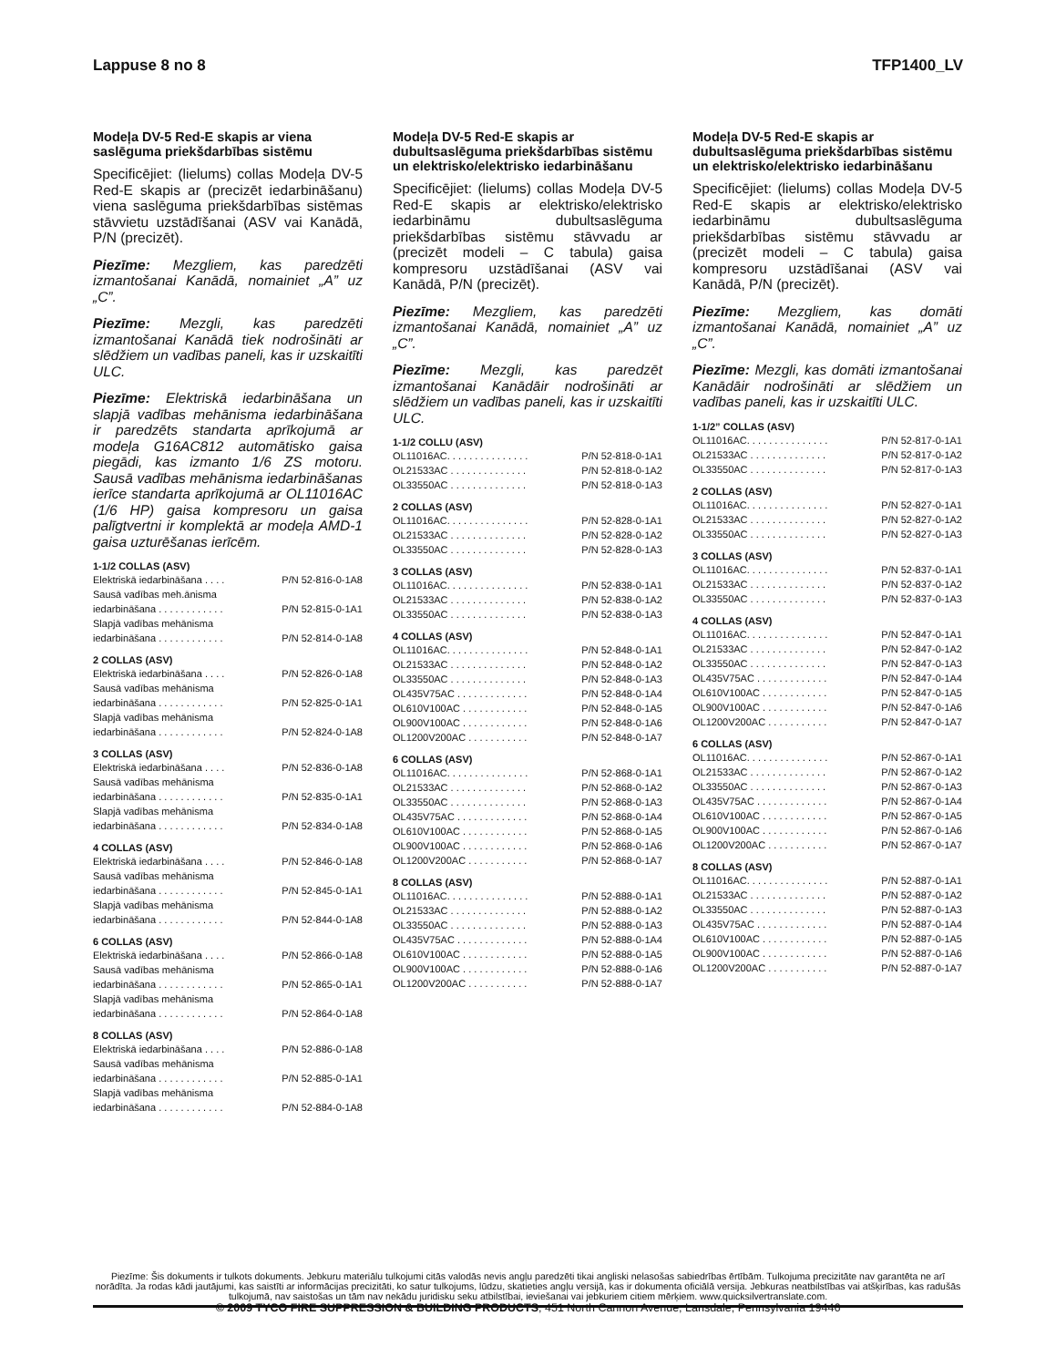Lappuse 8 no 8 TFP1400_LV
Modeļa DV-5 Red-E skapis ar viena saslēguma priekšdarbības sistēmu
Specificējiet: (lielums) collas Modeļa DV-5 Red-E skapis ar (precizēt iedarbināšanu) viena saslēguma priekšdarbības sistēmas stāvvietu uzstādīšanai (ASV vai Kanādā, P/N (precizēt).
Piezīme: Mezgliem, kas paredzēti izmantošanai Kanādā, nomainiet „A” uz „C”.
Piezīme: Mezgli, kas paredzēti izmantošanai Kanādā tiek nodrošināti ar slēdžiem un vadības paneli, kas ir uzskaitīti ULC.
Piezīme: Elektriskā iedarbināšana un slapjā vadības mehānisma iedarbināšana ir paredzēts standarta aprīkojumā ar modeļa G16AC812 automātisko gaisa piegādi, kas izmanto 1/6 ZS motoru. Sausā vadības mehānisma iedarbināšanas ierīce standarta aprīkojumā ar OL11016AC (1/6 HP) gaisa kompresoru un gaisa palīgtvertni ir komplektā ar modeļa AMD-1 gaisa uzturēšanas ierīcēm.
1-1/2 COLLAS (ASV)
| Elektriskā iedarbināšana . . . . | P/N 52-816-0-1A8 |
| Sausā vadības meh.ānisma | |
| iedarbināšana . . . . . . . . . . . . | P/N 52-815-0-1A1 |
| Slapjā vadības mehānisma | |
| iedarbināšana . . . . . . . . . . . . | P/N 52-814-0-1A8 |
2 COLLAS (ASV)
| Elektriskā iedarbināšana . . . . | P/N 52-826-0-1A8 |
| Sausā vadības mehānisma | |
| iedarbināšana . . . . . . . . . . . . | P/N 52-825-0-1A1 |
| Slapjā vadības mehānisma | |
| iedarbināšana . . . . . . . . . . . . | P/N 52-824-0-1A8 |
3 COLLAS (ASV)
| Elektriskā iedarbināšana . . . . | P/N 52-836-0-1A8 |
| Sausā vadības mehānisma | |
| iedarbināšana . . . . . . . . . . . . | P/N 52-835-0-1A1 |
| Slapjā vadības mehānisma | |
| iedarbināšana . . . . . . . . . . . . | P/N 52-834-0-1A8 |
4 COLLAS (ASV)
| Elektriskā iedarbināšana . . . . | P/N 52-846-0-1A8 |
| Sausā vadības mehānisma | |
| iedarbināšana . . . . . . . . . . . . | P/N 52-845-0-1A1 |
| Slapjā vadības mehānisma | |
| iedarbināšana . . . . . . . . . . . . | P/N 52-844-0-1A8 |
6 COLLAS (ASV)
| Elektriskā iedarbināšana . . . . | P/N 52-866-0-1A8 |
| Sausā vadības mehānisma | |
| iedarbināšana . . . . . . . . . . . . | P/N 52-865-0-1A1 |
| Slapjā vadības mehānisma | |
| iedarbināšana . . . . . . . . . . . . | P/N 52-864-0-1A8 |
8 COLLAS (ASV)
| Elektriskā iedarbināšana . . . . | P/N 52-886-0-1A8 |
| Sausā vadības mehānisma | |
| iedarbināšana . . . . . . . . . . . . | P/N 52-885-0-1A1 |
| Slapjā vadības mehānisma | |
| iedarbināšana . . . . . . . . . . . . | P/N 52-884-0-1A8 |
Modeļa DV-5 Red-E skapis ar dubultsaslēguma priekšdarbības sistēmu un elektrisko/elektrisko iedarbināšanu
Specificējiet: (lielums) collas Modeļa DV-5 Red-E skapis ar elektrisko/elektrisko iedarbināmu dubultsaslēguma priekšdarbības sistēmu stāvvadu ar (precizēt modeli – C tabula) gaisa kompresoru uzstādīšanai (ASV vai Kanādā, P/N (precizēt).
Piezīme: Mezgliem, kas paredzēti izmantošanai Kanādā, nomainiet „A” uz „C”.
Piezīme: Mezgli, kas paredzēt izmantošanai Kanādāir nodrošināti ar slēdžiem un vadības paneli, kas ir uzskaitīti ULC.
1-1/2 COLLU (ASV)
| OL11016AC. . . . . . . . . . . . . . . | P/N 52-818-0-1A1 |
| OL21533AC . . . . . . . . . . . . . . | P/N 52-818-0-1A2 |
| OL33550AC . . . . . . . . . . . . . . | P/N 52-818-0-1A3 |
2 COLLAS (ASV)
| OL11016AC. . . . . . . . . . . . . . . | P/N 52-828-0-1A1 |
| OL21533AC . . . . . . . . . . . . . . | P/N 52-828-0-1A2 |
| OL33550AC . . . . . . . . . . . . . . | P/N 52-828-0-1A3 |
3 COLLAS (ASV)
| OL11016AC. . . . . . . . . . . . . . . | P/N 52-838-0-1A1 |
| OL21533AC . . . . . . . . . . . . . . | P/N 52-838-0-1A2 |
| OL33550AC . . . . . . . . . . . . . . | P/N 52-838-0-1A3 |
4 COLLAS (ASV)
| OL11016AC. . . . . . . . . . . . . . . | P/N 52-848-0-1A1 |
| OL21533AC . . . . . . . . . . . . . . | P/N 52-848-0-1A2 |
| OL33550AC . . . . . . . . . . . . . . | P/N 52-848-0-1A3 |
| OL435V75AC . . . . . . . . . . . . . | P/N 52-848-0-1A4 |
| OL610V100AC . . . . . . . . . . . . | P/N 52-848-0-1A5 |
| OL900V100AC . . . . . . . . . . . . | P/N 52-848-0-1A6 |
| OL1200V200AC . . . . . . . . . . . | P/N 52-848-0-1A7 |
6 COLLAS (ASV)
| OL11016AC. . . . . . . . . . . . . . . | P/N 52-868-0-1A1 |
| OL21533AC . . . . . . . . . . . . . . | P/N 52-868-0-1A2 |
| OL33550AC . . . . . . . . . . . . . . | P/N 52-868-0-1A3 |
| OL435V75AC . . . . . . . . . . . . . | P/N 52-868-0-1A4 |
| OL610V100AC . . . . . . . . . . . . | P/N 52-868-0-1A5 |
| OL900V100AC . . . . . . . . . . . . | P/N 52-868-0-1A6 |
| OL1200V200AC . . . . . . . . . . . | P/N 52-868-0-1A7 |
8 COLLAS (ASV)
| OL11016AC. . . . . . . . . . . . . . . | P/N 52-888-0-1A1 |
| OL21533AC . . . . . . . . . . . . . . | P/N 52-888-0-1A2 |
| OL33550AC . . . . . . . . . . . . . . | P/N 52-888-0-1A3 |
| OL435V75AC . . . . . . . . . . . . . | P/N 52-888-0-1A4 |
| OL610V100AC . . . . . . . . . . . . | P/N 52-888-0-1A5 |
| OL900V100AC . . . . . . . . . . . . | P/N 52-888-0-1A6 |
| OL1200V200AC . . . . . . . . . . . | P/N 52-888-0-1A7 |
Modeļa DV-5 Red-E skapis ar dubultsaslēguma priekšdarbības sistēmu un elektrisko/elektrisko iedarbināšanu
Specificējiet: (lielums) collas Modeļa DV-5 Red-E skapis ar elektrisko/elektrisko iedarbināmu dubultsaslēguma priekšdarbības sistēmu stāvvadu ar (precizēt modeli – C tabula) gaisa kompresoru uzstādīšanai (ASV vai Kanādā, P/N (precizēt).
Piezīme: Mezgliem, kas domāti izmantošanai Kanādā, nomainiet „A” uz „C”.
Piezīme: Mezgli, kas domāti izmantošanai Kanādāir nodrošināti ar slēdžiem un vadības paneli, kas ir uzskaitīti ULC.
1-1/2” COLLAS (ASV)
| OL11016AC. . . . . . . . . . . . . . . | P/N 52-817-0-1A1 |
| OL21533AC . . . . . . . . . . . . . . | P/N 52-817-0-1A2 |
| OL33550AC . . . . . . . . . . . . . . | P/N 52-817-0-1A3 |
2 COLLAS (ASV)
| OL11016AC. . . . . . . . . . . . . . . | P/N 52-827-0-1A1 |
| OL21533AC . . . . . . . . . . . . . . | P/N 52-827-0-1A2 |
| OL33550AC . . . . . . . . . . . . . . | P/N 52-827-0-1A3 |
3 COLLAS (ASV)
| OL11016AC. . . . . . . . . . . . . . . | P/N 52-837-0-1A1 |
| OL21533AC . . . . . . . . . . . . . . | P/N 52-837-0-1A2 |
| OL33550AC . . . . . . . . . . . . . . | P/N 52-837-0-1A3 |
4 COLLAS (ASV)
| OL11016AC. . . . . . . . . . . . . . . | P/N 52-847-0-1A1 |
| OL21533AC . . . . . . . . . . . . . . | P/N 52-847-0-1A2 |
| OL33550AC . . . . . . . . . . . . . . | P/N 52-847-0-1A3 |
| OL435V75AC . . . . . . . . . . . . . | P/N 52-847-0-1A4 |
| OL610V100AC . . . . . . . . . . . . | P/N 52-847-0-1A5 |
| OL900V100AC . . . . . . . . . . . . | P/N 52-847-0-1A6 |
| OL1200V200AC . . . . . . . . . . . | P/N 52-847-0-1A7 |
6 COLLAS (ASV)
| OL11016AC. . . . . . . . . . . . . . . | P/N 52-867-0-1A1 |
| OL21533AC . . . . . . . . . . . . . . | P/N 52-867-0-1A2 |
| OL33550AC . . . . . . . . . . . . . . | P/N 52-867-0-1A3 |
| OL435V75AC . . . . . . . . . . . . . | P/N 52-867-0-1A4 |
| OL610V100AC . . . . . . . . . . . . | P/N 52-867-0-1A5 |
| OL900V100AC . . . . . . . . . . . . | P/N 52-867-0-1A6 |
| OL1200V200AC . . . . . . . . . . . | P/N 52-867-0-1A7 |
8 COLLAS (ASV)
| OL11016AC. . . . . . . . . . . . . . . | P/N 52-887-0-1A1 |
| OL21533AC . . . . . . . . . . . . . . | P/N 52-887-0-1A2 |
| OL33550AC . . . . . . . . . . . . . . | P/N 52-887-0-1A3 |
| OL435V75AC . . . . . . . . . . . . . | P/N 52-887-0-1A4 |
| OL610V100AC . . . . . . . . . . . . | P/N 52-887-0-1A5 |
| OL900V100AC . . . . . . . . . . . . | P/N 52-887-0-1A6 |
| OL1200V200AC . . . . . . . . . . . | P/N 52-887-0-1A7 |
Piezīme: Šis dokuments ir tulkots dokuments. Jebkuru materiālu tulkojumi citās valodās nevis angļu paredzēti tikai angliski nelasošas sabiedrības ērtībām. Tulkojuma precizitāte nav garantēta ne arī norādīta. Ja rodas kādi jautājumi, kas saistīti ar informācijas precizitāti, ko satur tulkojums, lūdzu, skatieties angļu versijā, kas ir dokumenta oficiālā versija. Jebkuras neatbilstības vai atšķirības, kas radušās tulkojumā, nav saistošas un tām nav nekādu juridisku seku atbilstībai, ieviešanai vai jebkuriem citiem mērķiem. www.quicksilvertranslate.com.
© 2009 TYCO FIRE SUPPRESSION & BUILDING PRODUCTS, 451 North Cannon Avenue, Lansdale, Pennsylvania 19446